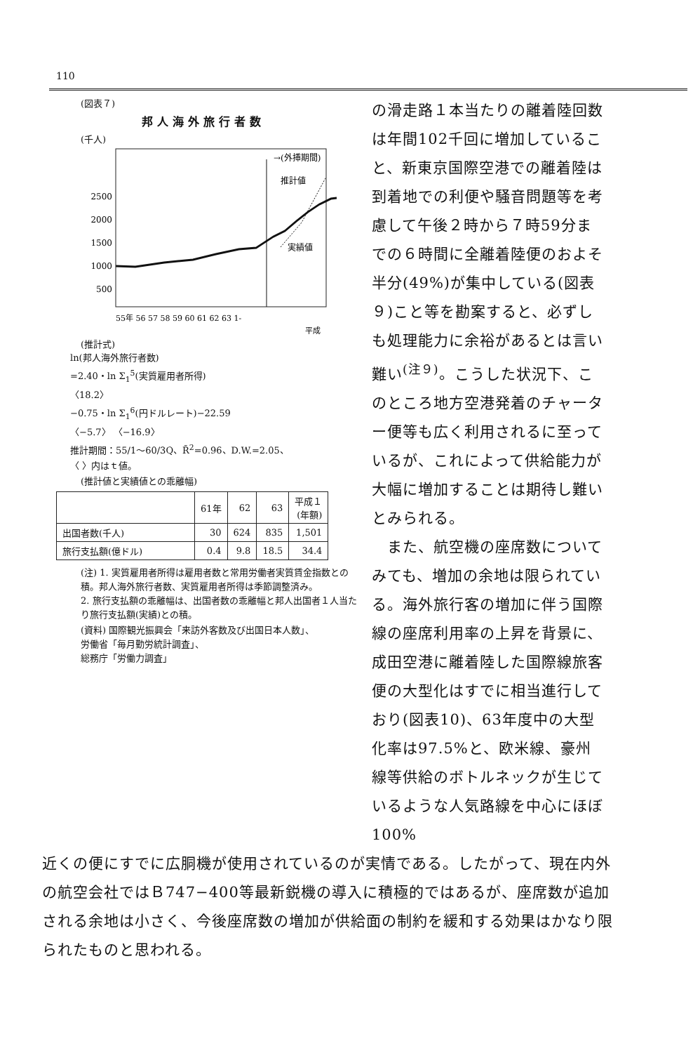110
(図表７)
邦人海外旅行者数
(千人)
2500
2000
1500
1000
500
→(外挿期間)
推計値
実績値
55年 56 57 58 59 60 61 62 63 1-
平成
(推計式)
ln(邦人海外旅行者数)
=2.40・ln Σ<sub>1</sub><sup>5</sup>(実質雇用者所得)
〈18.2〉
−0.75・ln Σ<sub>1</sub><sup>6</sup>(円ドルレート)−22.59
〈−5.7〉 〈−16.9〉
推計期間：55/1〜60/3Q、R̄<sup>2</sup>=0.96、D.W.=2.05、
〈 〉内はｔ値。
(推計値と実績値との乖離幅)
| | 61年 | 62 | 63 | 平成１ (年額) |
| --- | --- | --- | --- | --- |
| 出国者数(千人) | 30 | 624 | 835 | 1,501 |
| 旅行支払額(億ドル) | 0.4 | 9.8 | 18.5 | 34.4 |
(注) 1. 実質雇用者所得は雇用者数と常用労働者実質賃金指数との積。邦人海外旅行者数、実質雇用者所得は季節調整済み。
2. 旅行支払額の乖離幅は、出国者数の乖離幅と邦人出国者１人当たり旅行支払額(実績)との積。
(資料) 国際観光振興会「来訪外客数及び出国日本人数」、
労働省「毎月勤労統計調査」、
総務庁「労働力調査」
の滑走路１本当たりの離着陸回数は年間102千回に増加していること、新東京国際空港での離着陸は到着地での利便や騒音問題等を考慮して午後２時から７時59分までの６時間に全離着陸便のおよそ半分(49%)が集中している(図表９)こと等を勘案すると、必ずしも処理能力に余裕があるとは言い難い<sup>(注９)</sup>。こうした状況下、このところ地方空港発着のチャーター便等も広く利用されるに至っているが、これによって供給能力が大幅に増加することは期待し難いとみられる。
　また、航空機の座席数についてみても、増加の余地は限られている。海外旅行客の増加に伴う国際線の座席利用率の上昇を背景に、成田空港に離着陸した国際線旅客便の大型化はすでに相当進行しており(図表10)、63年度中の大型化率は97.5%と、欧米線、豪州線等供給のボトルネックが生じているような人気路線を中心にほぼ100%
近くの便にすでに広胴機が使用されているのが実情である。したがって、現在内外の航空会社ではＢ747−400等最新鋭機の導入に積極的ではあるが、座席数が追加される余地は小さく、今後座席数の増加が供給面の制約を緩和する効果はかなり限られたものと思われる。